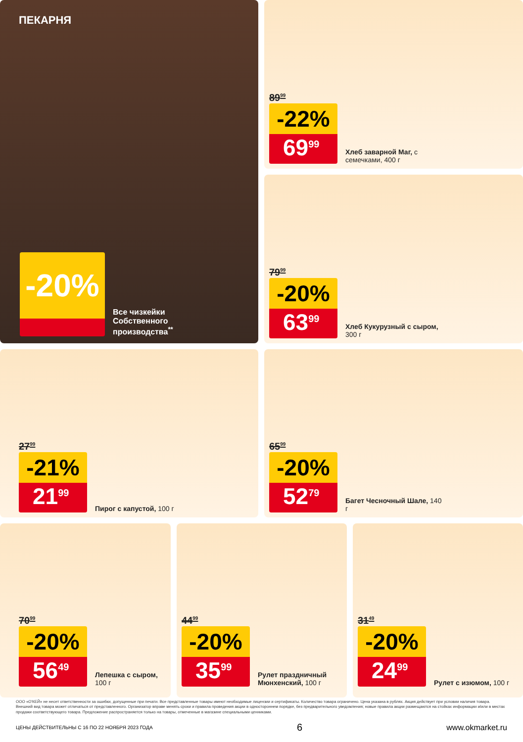ПЕКАРНЯ
-20%
Все чизкейки Собственного производства<sup>**</sup>
89<sup>99</sup>
-22%
69<sup>99</sup>
Хлеб заварной Маг, с семечками, 400 г
79<sup>99</sup>
-20%
63<sup>99</sup>
Хлеб Кукурузный с сыром, 300 г
27<sup>99</sup>
-21%
21<sup>99</sup>
Пирог с капустой, 100 г
65<sup>99</sup>
-20%
52<sup>79</sup>
Багет Чесночный Шале, 140 г
70<sup>99</sup>
-20%
56<sup>49</sup>
Лепешка с сыром, 100 г
44<sup>99</sup>
-20%
35<sup>99</sup>
Рулет праздничный Мюнхенский, 100 г
31<sup>49</sup>
-20%
24<sup>99</sup>
Рулет с изюмом, 100 г
ООО «О'КЕЙ» не несет ответственности за ошибки, допущенные при печати. Все представленные товары имеют необходимые лицензии и сертификаты. Количество товара ограничено. Цена указана в рублях. Акция действует при условии наличия товара. Внешний вид товара может отличаться от представленного. Организатор вправе менять сроки и правила проведения акции в одностороннем порядке, без предварительного уведомления; новые правила акции размещаются на стойках информации и/или в местах продажи соответствующего товара. Предложение распространяется только на товары, отмеченные в магазине специальными ценниками.
ЦЕНЫ ДЕЙСТВИТЕЛЬНЫ С 16 ПО 22 НОЯБРЯ 2023 ГОДА 6 www.okmarket.ru